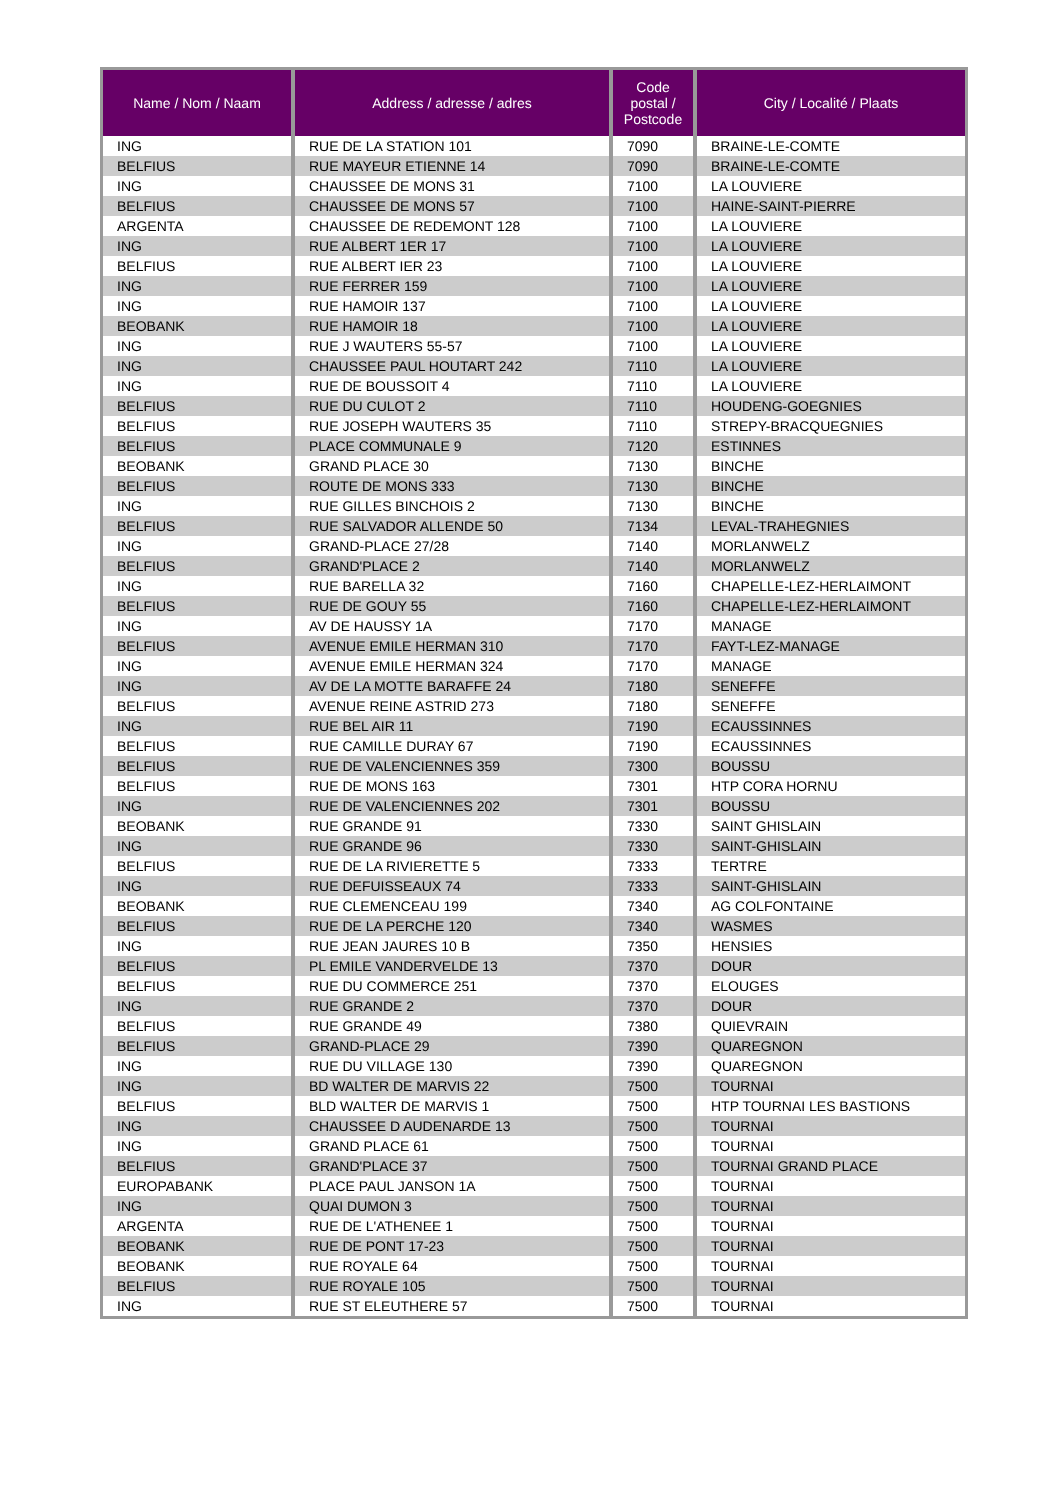| Name / Nom / Naam | Address / adresse / adres | Code postal / Postcode | City / Localité / Plaats |
| --- | --- | --- | --- |
| ING | RUE DE LA STATION 101 | 7090 | BRAINE-LE-COMTE |
| BELFIUS | RUE MAYEUR ETIENNE 14 | 7090 | BRAINE-LE-COMTE |
| ING | CHAUSSEE DE MONS 31 | 7100 | LA LOUVIERE |
| BELFIUS | CHAUSSEE DE MONS 57 | 7100 | HAINE-SAINT-PIERRE |
| ARGENTA | CHAUSSEE DE REDEMONT 128 | 7100 | LA LOUVIERE |
| ING | RUE ALBERT 1ER 17 | 7100 | LA LOUVIERE |
| BELFIUS | RUE ALBERT IER 23 | 7100 | LA LOUVIERE |
| ING | RUE FERRER 159 | 7100 | LA LOUVIERE |
| ING | RUE HAMOIR 137 | 7100 | LA LOUVIERE |
| BEOBANK | RUE HAMOIR 18 | 7100 | LA LOUVIERE |
| ING | RUE J WAUTERS 55-57 | 7100 | LA LOUVIERE |
| ING | CHAUSSEE PAUL HOUTART 242 | 7110 | LA LOUVIERE |
| ING | RUE DE BOUSSOIT 4 | 7110 | LA LOUVIERE |
| BELFIUS | RUE DU CULOT 2 | 7110 | HOUDENG-GOEGNIES |
| BELFIUS | RUE JOSEPH WAUTERS 35 | 7110 | STREPY-BRACQUEGNIES |
| BELFIUS | PLACE COMMUNALE 9 | 7120 | ESTINNES |
| BEOBANK | GRAND PLACE 30 | 7130 | BINCHE |
| BELFIUS | ROUTE DE MONS 333 | 7130 | BINCHE |
| ING | RUE GILLES BINCHOIS 2 | 7130 | BINCHE |
| BELFIUS | RUE SALVADOR ALLENDE 50 | 7134 | LEVAL-TRAHEGNIES |
| ING | GRAND-PLACE 27/28 | 7140 | MORLANWELZ |
| BELFIUS | GRAND'PLACE 2 | 7140 | MORLANWELZ |
| ING | RUE BARELLA 32 | 7160 | CHAPELLE-LEZ-HERLAIMONT |
| BELFIUS | RUE DE GOUY 55 | 7160 | CHAPELLE-LEZ-HERLAIMONT |
| ING | AV DE HAUSSY 1A | 7170 | MANAGE |
| BELFIUS | AVENUE EMILE HERMAN 310 | 7170 | FAYT-LEZ-MANAGE |
| ING | AVENUE EMILE HERMAN 324 | 7170 | MANAGE |
| ING | AV DE LA MOTTE BARAFFE 24 | 7180 | SENEFFE |
| BELFIUS | AVENUE REINE ASTRID 273 | 7180 | SENEFFE |
| ING | RUE BEL AIR 11 | 7190 | ECAUSSINNES |
| BELFIUS | RUE CAMILLE DURAY 67 | 7190 | ECAUSSINNES |
| BELFIUS | RUE DE VALENCIENNES 359 | 7300 | BOUSSU |
| BELFIUS | RUE DE MONS 163 | 7301 | HTP CORA HORNU |
| ING | RUE DE VALENCIENNES 202 | 7301 | BOUSSU |
| BEOBANK | RUE GRANDE 91 | 7330 | SAINT GHISLAIN |
| ING | RUE GRANDE 96 | 7330 | SAINT-GHISLAIN |
| BELFIUS | RUE DE LA RIVIERETTE 5 | 7333 | TERTRE |
| ING | RUE DEFUISSEAUX 74 | 7333 | SAINT-GHISLAIN |
| BEOBANK | RUE CLEMENCEAU 199 | 7340 | AG COLFONTAINE |
| BELFIUS | RUE DE LA PERCHE 120 | 7340 | WASMES |
| ING | RUE JEAN JAURES 10 B | 7350 | HENSIES |
| BELFIUS | PL EMILE VANDERVELDE 13 | 7370 | DOUR |
| BELFIUS | RUE DU COMMERCE 251 | 7370 | ELOUGES |
| ING | RUE GRANDE 2 | 7370 | DOUR |
| BELFIUS | RUE GRANDE 49 | 7380 | QUIEVRAIN |
| BELFIUS | GRAND-PLACE 29 | 7390 | QUAREGNON |
| ING | RUE DU VILLAGE 130 | 7390 | QUAREGNON |
| ING | BD WALTER DE MARVIS 22 | 7500 | TOURNAI |
| BELFIUS | BLD WALTER DE MARVIS 1 | 7500 | HTP TOURNAI LES BASTIONS |
| ING | CHAUSSEE D AUDENARDE 13 | 7500 | TOURNAI |
| ING | GRAND PLACE 61 | 7500 | TOURNAI |
| BELFIUS | GRAND'PLACE 37 | 7500 | TOURNAI GRAND PLACE |
| EUROPABANK | PLACE PAUL JANSON 1A | 7500 | TOURNAI |
| ING | QUAI DUMON 3 | 7500 | TOURNAI |
| ARGENTA | RUE DE L'ATHENEE 1 | 7500 | TOURNAI |
| BEOBANK | RUE DE PONT 17-23 | 7500 | TOURNAI |
| BEOBANK | RUE ROYALE 64 | 7500 | TOURNAI |
| BELFIUS | RUE ROYALE 105 | 7500 | TOURNAI |
| ING | RUE ST ELEUTHERE 57 | 7500 | TOURNAI |